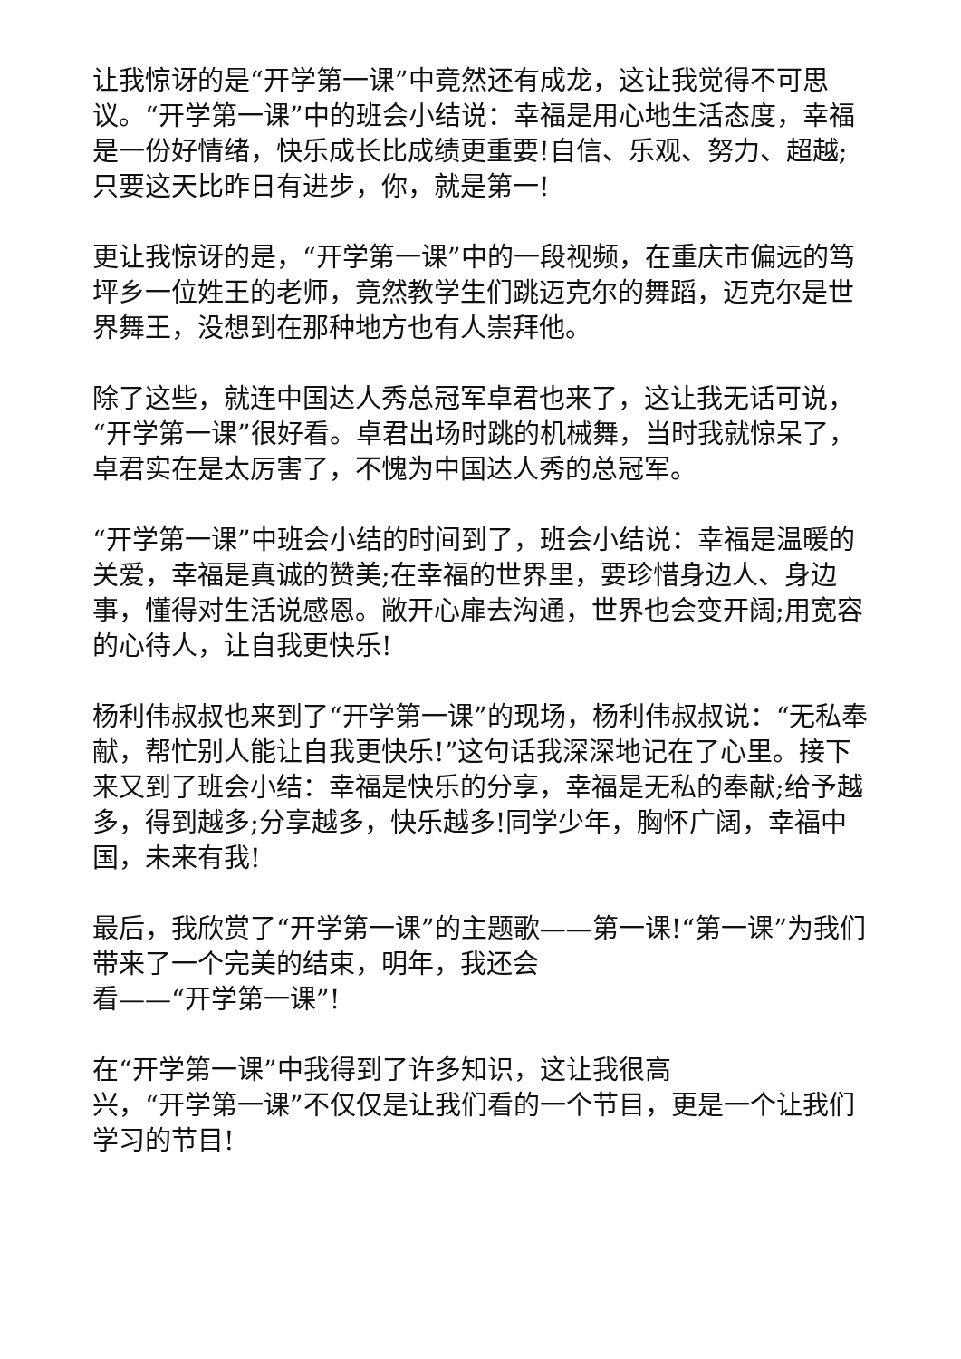让我惊讶的是“开学第一课”中竟然还有成龙，这让我觉得不可思议。“开学第一课”中的班会小结说：幸福是用心地生活态度，幸福是一份好情绪，快乐成长比成绩更重要!自信、乐观、努力、超越;只要这天比昨日有进步，你，就是第一!
更让我惊讶的是，“开学第一课”中的一段视频，在重庆市偏远的笃坪乡一位姓王的老师，竟然教学生们跳迈克尔的舞蹈，迈克尔是世界舞王，没想到在那种地方也有人崇拜他。
除了这些，就连中国达人秀总冠军卓君也来了，这让我无话可说，“开学第一课”很好看。卓君出场时跳的机械舞，当时我就惊呆了，卓君实在是太厉害了，不愧为中国达人秀的总冠军。
“开学第一课”中班会小结的时间到了，班会小结说：幸福是温暖的关爱，幸福是真诚的赞美;在幸福的世界里，要珍惜身边人、身边事，懂得对生活说感恩。敞开心扉去沟通，世界也会变开阔;用宽容的心待人，让自我更快乐!
杨利伟叔叔也来到了“开学第一课”的现场，杨利伟叔叔说：“无私奉献，帮忙别人能让自我更快乐!”这句话我深深地记在了心里。接下来又到了班会小结：幸福是快乐的分享，幸福是无私的奉献;给予越多，得到越多;分享越多，快乐越多!同学少年，胸怀广阔，幸福中国，未来有我!
最后，我欣赏了“开学第一课”的主题歌——第一课!“第一课”为我们带来了一个完美的结束，明年，我还会
看——“开学第一课”!
在“开学第一课”中我得到了许多知识，这让我很高
兴，“开学第一课”不仅仅是让我们看的一个节目，更是一个让我们学习的节目!